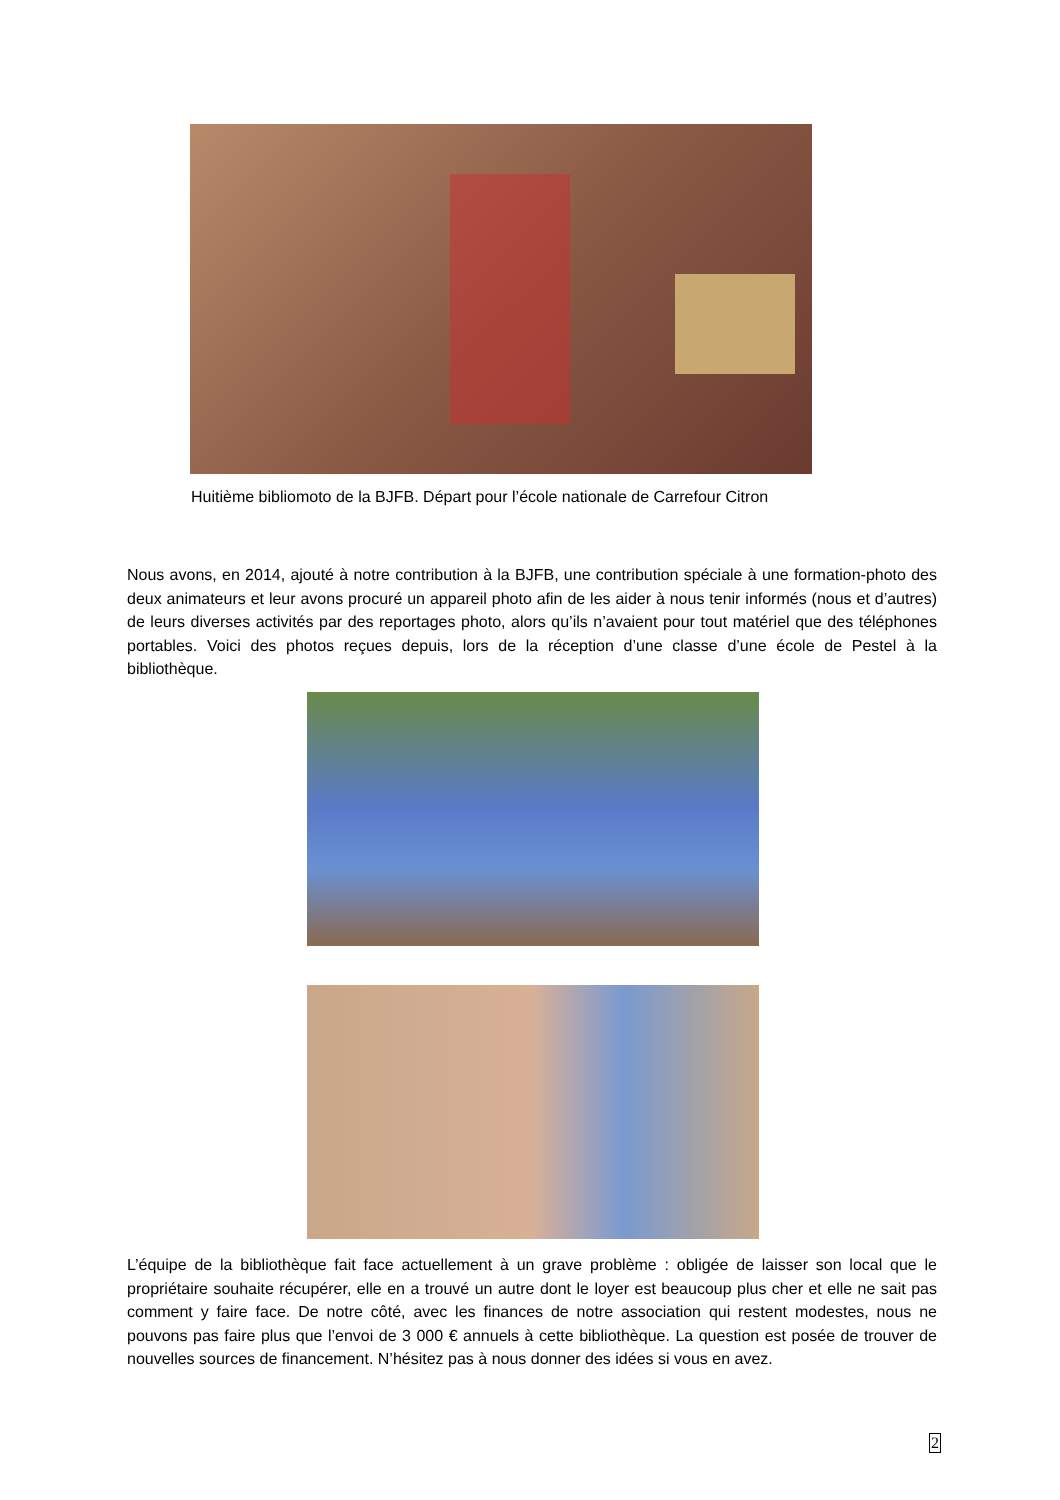Huitième bibliomoto de la BJFB. Départ pour l’école nationale de Carrefour Citron
Nous avons, en 2014, ajouté à notre contribution à la BJFB, une contribution spéciale à une formation-photo des deux animateurs et leur avons procuré un appareil photo afin de les aider à nous tenir informés (nous et d’autres) de leurs diverses activités par des reportages photo, alors qu’ils n’avaient pour tout matériel que des téléphones portables. Voici des photos reçues depuis, lors de la réception d’une classe d’une école de Pestel à la bibliothèque.
L’équipe de la bibliothèque fait face actuellement à un grave problème : obligée de laisser son local que le propriétaire souhaite récupérer, elle en a trouvé un autre dont le loyer est beaucoup plus cher et elle ne sait pas comment y faire face. De notre côté, avec les finances de notre association qui restent modestes, nous ne pouvons pas faire plus que l’envoi de 3 000 € annuels à cette bibliothèque. La question est posée de trouver de nouvelles sources de financement. N’hésitez pas à nous donner des idées si vous en avez.
2